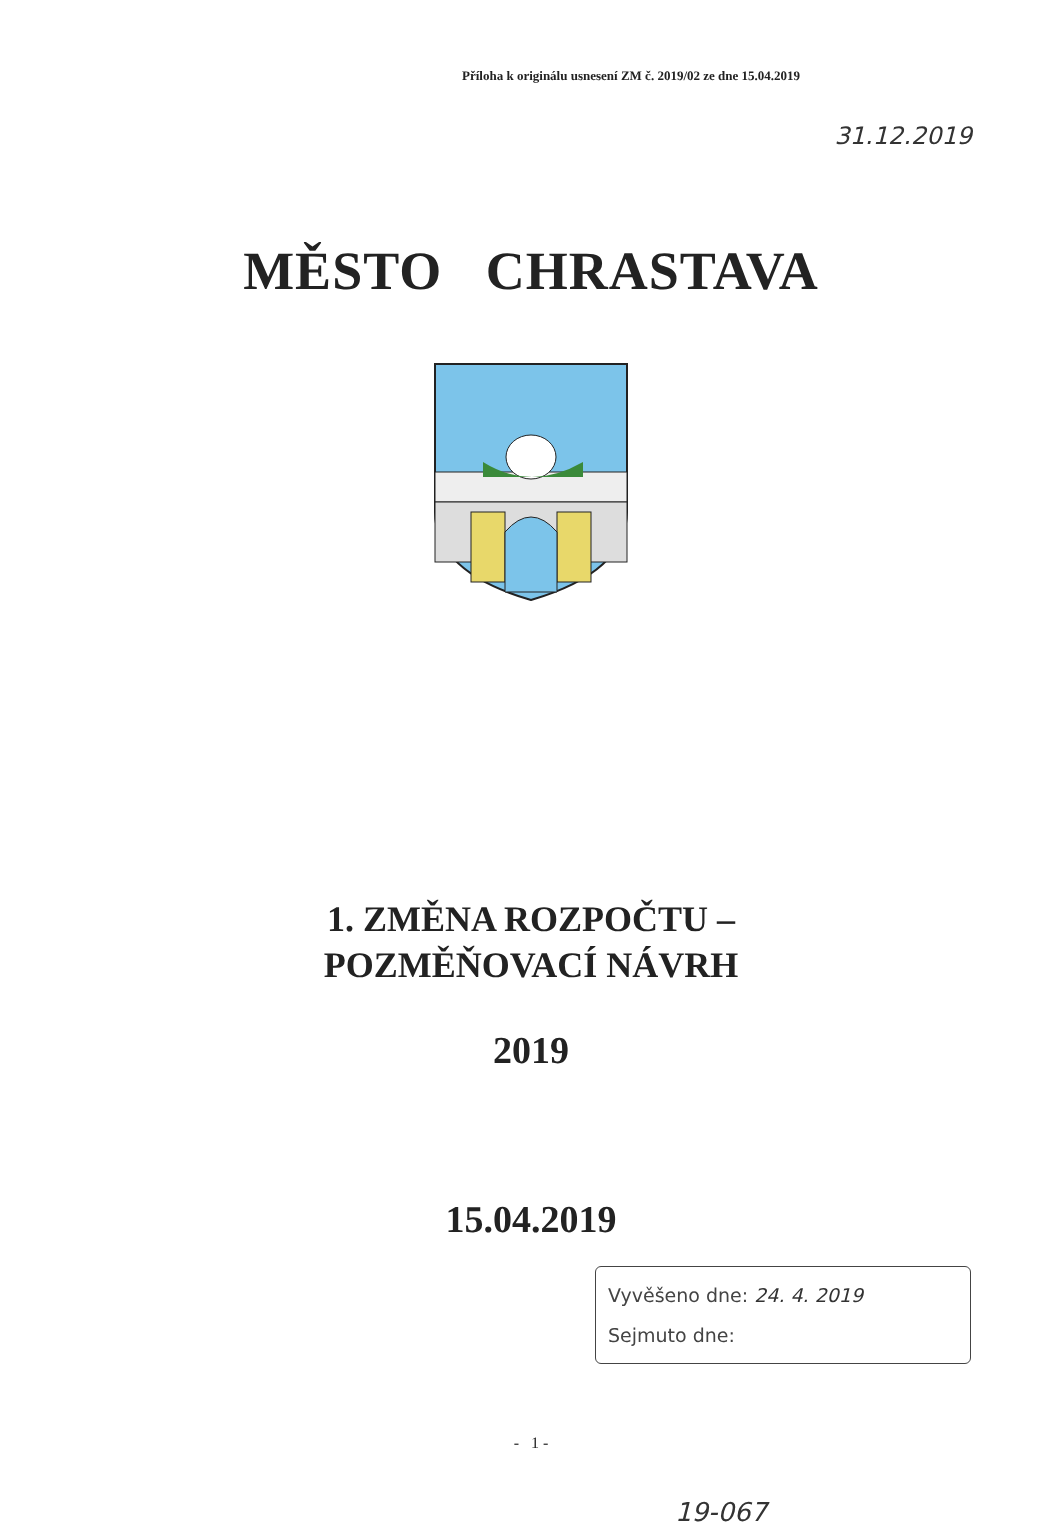Příloha k originálu usnesení ZM č. 2019/02 ze dne 15.04.2019
31.12.2019
MĚSTO CHRASTAVA
1. ZMĚNA ROZPOČTU –
POZMĚŇOVACÍ NÁVRH
2019
15.04.2019
Vyvěšeno dne: 24. 4. 2019
Sejmuto dne:
- 1 -
19-067